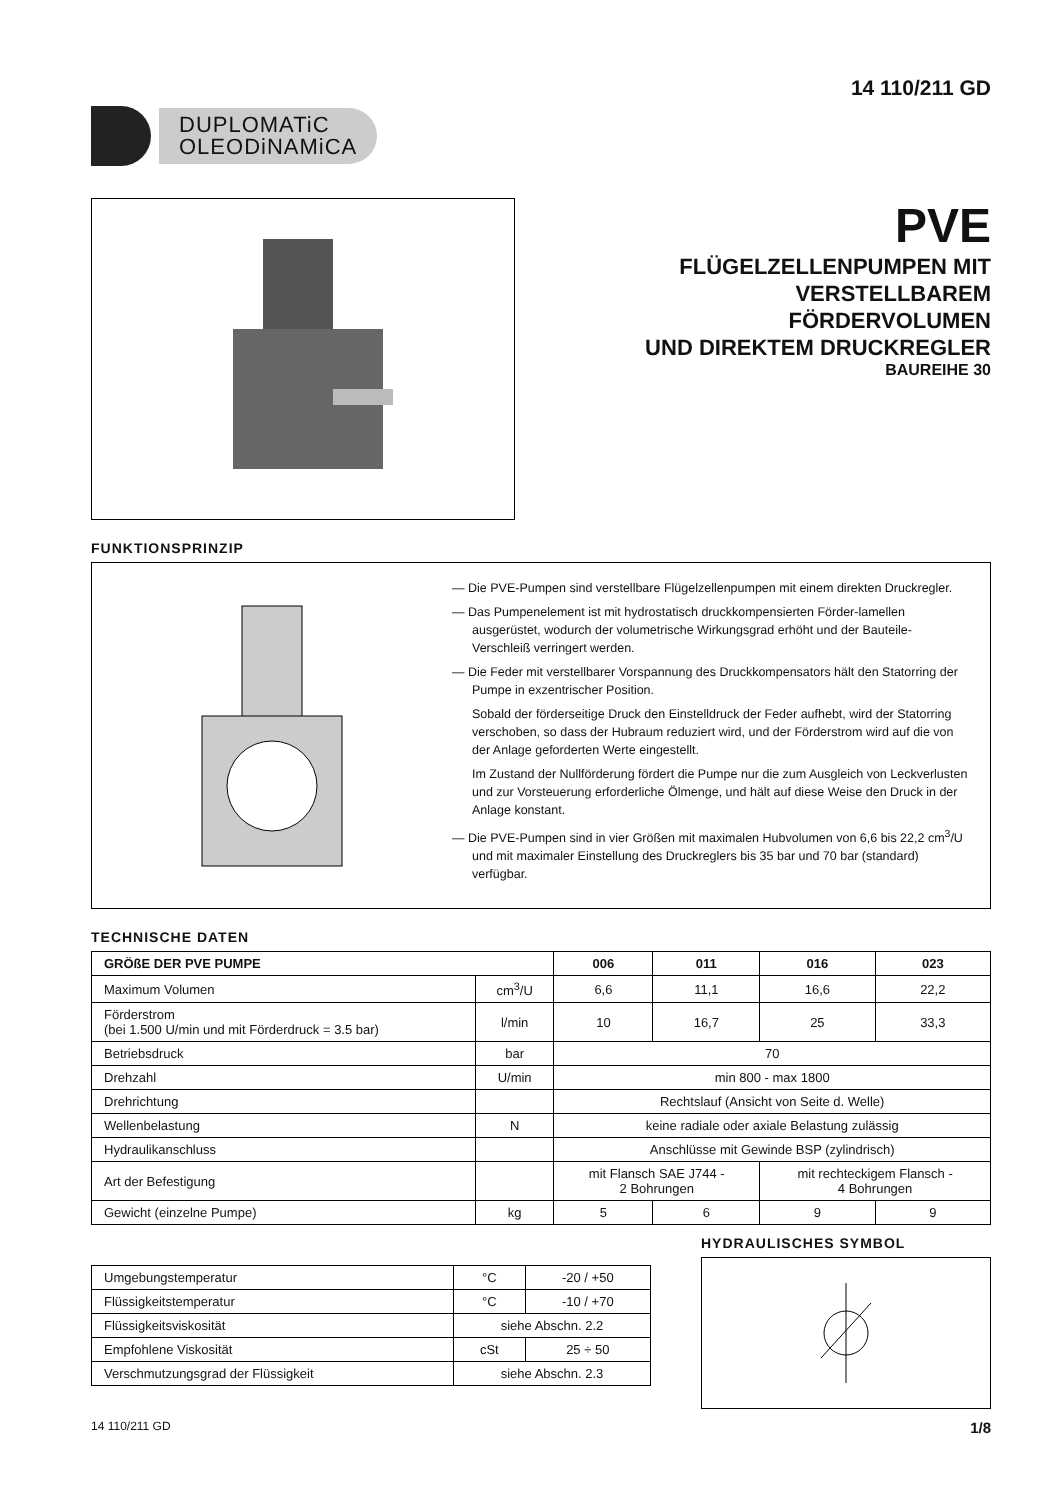DUPLOMATiC
OLEODiNAMiCA
14 110/211 GD
PVE
FLÜGELZELLENPUMPEN MIT
VERSTELLBAREM
FÖRDERVOLUMEN
UND DIREKTEM DRUCKREGLER
BAUREIHE 30
FUNKTIONSPRINZIP
— Die PVE-Pumpen sind verstellbare Flügelzellenpumpen mit einem direkten Druckregler.
— Das Pumpenelement ist mit hydrostatisch druckkompensierten Förder-lamellen ausgerüstet, wodurch der volumetrische Wirkungsgrad erhöht und der Bauteile-Verschleiß verringert werden.
— Die Feder mit verstellbarer Vorspannung des Druckkompensators hält den Statorring der Pumpe in exzentrischer Position.
Sobald der förderseitige Druck den Einstelldruck der Feder aufhebt, wird der Statorring verschoben, so dass der Hubraum reduziert wird, und der Förderstrom wird auf die von der Anlage geforderten Werte eingestellt.
Im Zustand der Nullförderung fördert die Pumpe nur die zum Ausgleich von Leckverlusten und zur Vorsteuerung erforderliche Ölmenge, und hält auf diese Weise den Druck in der Anlage konstant.
— Die PVE-Pumpen sind in vier Größen mit maximalen Hubvolumen von 6,6 bis 22,2 cm<sup>3</sup>/U und mit maximaler Einstellung des Druckreglers bis 35 bar und 70 bar (standard) verfügbar.
TECHNISCHE DATEN
| GRÖßE DER PVE PUMPE | | 006 | 011 | 016 | 023 |
| --- | --- | --- | --- | --- | --- |
| Maximum Volumen | cm<sup>3</sup>/U | 6,6 | 11,1 | 16,6 | 22,2 |
| Förderstrom (bei 1.500 U/min und mit Förderdruck = 3.5 bar) | l/min | 10 | 16,7 | 25 | 33,3 |
| Betriebsdruck | bar | 70 | | | |
| Drehzahl | U/min | min 800 - max 1800 | | | |
| Drehrichtung | | Rechtslauf (Ansicht von Seite d. Welle) | | | |
| Wellenbelastung | N | keine radiale oder axiale Belastung zulässig | | | |
| Hydraulikanschluss | | Anschlüsse mit Gewinde BSP (zylindrisch) | | | |
| Art der Befestigung | | mit Flansch SAE J744 - 2 Bohrungen | | mit rechteckigem Flansch - 4 Bohrungen | |
| Gewicht (einzelne Pumpe) | kg | 5 | 6 | 9 | 9 |
| Umgebungstemperatur | °C | -20 / +50 |
| Flüssigkeitstemperatur | °C | -10 / +70 |
| Flüssigkeitsviskosität | siehe Abschn. 2.2 | |
| Empfohlene Viskosität | cSt | 25 ÷ 50 |
| Verschmutzungsgrad der Flüssigkeit | siehe Abschn. 2.3 | |
HYDRAULISCHES SYMBOL
14 110/211 GD 1/8